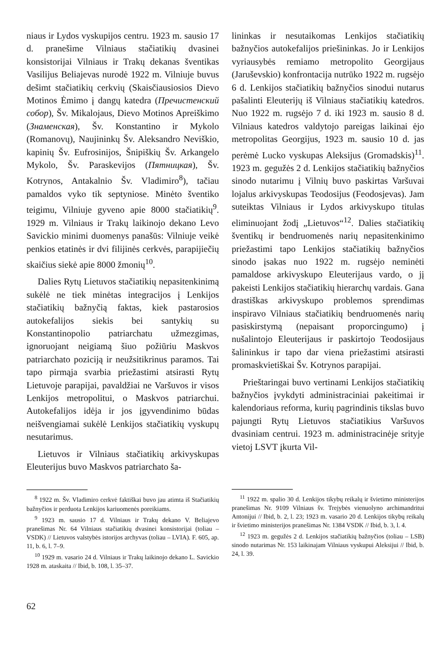niaus ir Lydos vyskupijos centru. 1923 m. sausio 17 d. pranešime Vilniaus stačiatikių dvasinei konsistorijai Vilniaus ir Trakų dekanas šventikas Vasilijus Beliajevas nurodė 1922 m. Vilniuje buvus dešimt stačiatikių cerkvių (Skaisčiausiosios Dievo Motinos Ėmimo į dangų katedra (Пречистенский собор), Šv. Mikalojaus, Dievo Motinos Apreiškimo (Знаменская), Šv. Konstantino ir Mykolo (Romanovų), Naujininkų Šv. Aleksandro Neviškio, kapinių Šv. Eufrosinijos, Šnipiškių Šv. Arkangelo Mykolo, Šv. Paraskevijos (Пятницкая), Šv. Kotrynos, Antakalnio Šv. Vladimiro<sup>8</sup>), tačiau pamaldos vyko tik septyniose. Minėto šventiko teigimu, Vilniuje gyveno apie 8000 stačiatikių<sup>9</sup>. 1929 m. Vilniaus ir Trakų laikinojo dekano Levo Savickio minimi duomenys panašūs: Vilniuje veikė penkios etatinės ir dvi filijinės cerkvės, parapijiečių skaičius siekė apie 8000 žmonių<sup>10</sup>.
Dalies Rytų Lietuvos stačiatikių nepasitenkinimą sukėlė ne tiek minėtas integracijos į Lenkijos stačiatikių bažnyčią faktas, kiek pastarosios autokefalijos siekis bei santykių su Konstantinopolio patriarchatu užmezgimas, ignoruojant neigiamą šiuo požiūriu Maskvos patriarchato poziciją ir neužsitikrinus paramos. Tai tapo pirmąja svarbia priežastimi atsirasti Rytų Lietuvoje parapijai, pavaldžiai ne Varšuvos ir visos Lenkijos metropolitui, o Maskvos patriarchui. Autokefalijos idėja ir jos įgyvendinimo būdas neišvengiamai sukėlė Lenkijos stačiatikių vyskupų nesutarimus.
Lietuvos ir Vilniaus stačiatikių arkivyskupas Eleuterijus buvo Maskvos patriarchato ša-
<sup>8</sup> 1922 m. Šv. Vladimiro cerkvė faktiškai buvo jau atimta iš Stačiatikių bažnyčios ir perduota Lenkijos kariuomenės poreikiams.
<sup>9</sup> 1923 m. sausio 17 d. Vilniaus ir Trakų dekano V. Beliajevo pranešimas Nr. 64 Vilniaus stačiatikių dvasinei konsistorijai (toliau – VSDK) // Lietuvos valstybės istorijos archyvas (toliau – LVIA). F. 605, ap. 11, b. 6, l. 7–9.
<sup>10</sup> 1929 m. vasario 24 d. Vilniaus ir Trakų laikinojo dekano L. Savickio 1928 m. ataskaita // Ibid, b. 108, l. 35–37.
lininkas ir nesutaikomas Lenkijos stačiatikių bažnyčios autokefalijos priešininkas. Jo ir Lenkijos vyriausybės remiamo metropolito Georgijaus (Jaruševskio) konfrontacija nutrūko 1922 m. rugsėjo 6 d. Lenkijos stačiatikių bažnyčios sinodui nutarus pašalinti Eleuterijų iš Vilniaus stačiatikių katedros. Nuo 1922 m. rugsėjo 7 d. iki 1923 m. sausio 8 d. Vilniaus katedros valdytojo pareigas laikinai ėjo metropolitas Georgijus, 1923 m. sausio 10 d. jas perėmė Lucko vyskupas Aleksijus (Gromadskis)<sup>11</sup>. 1923 m. gegužės 2 d. Lenkijos stačiatikių bažnyčios sinodo nutarimu į Vilnių buvo paskirtas Varšuvai lojalus arkivyskupas Teodosijus (Feodosjevas). Jam suteiktas Vilniaus ir Lydos arkivyskupo titulas eliminuojant žodį „Lietuvos“<sup>12</sup>. Dalies stačiatikių šventikų ir bendruomenės narių nepasitenkinimo priežastimi tapo Lenkijos stačiatikių bažnyčios sinodo įsakas nuo 1922 m. rugsėjo neminėti pamaldose arkivyskupo Eleuterijaus vardo, o jį pakeisti Lenkijos stačiatikių hierarchų vardais. Gana drastiškas arkivyskupo problemos sprendimas inspiravo Vilniaus stačiatikių bendruomenės narių pasiskirstymą (nepaisant proporcingumo) į nušalintojo Eleuterijaus ir paskirtojo Teodosijaus šalininkus ir tapo dar viena priežastimi atsirasti promaskvietiškai Šv. Kotrynos parapijai.
Prieštaringai buvo vertinami Lenkijos stačiatikių bažnyčios įvykdyti administraciniai pakeitimai ir kalendoriaus reforma, kurių pagrindinis tikslas buvo pajungti Rytų Lietuvos stačiatikius Varšuvos dvasiniam centrui. 1923 m. administracinėje srityje vietoj LSVT įkurta Vil-
<sup>11</sup> 1922 m. spalio 30 d. Lenkijos tikybų reikalų ir švietimo ministerijos pranešimas Nr. 9109 Vilniaus šv. Trejybės vienuolyno archimandritui Antonijui // Ibid, b. 2, l. 23; 1923 m. vasario 20 d. Lenkijos tikybų reikalų ir švietimo ministerijos pranešimas Nr. 1384 VSDK // Ibid, b. 3, l. 4.
<sup>12</sup> 1923 m. gegužės 2 d. Lenkijos stačiatikių bažnyčios (toliau – LSB) sinodo nutarimas Nr. 153 laikinajam Vilniaus vyskupui Aleksijui // Ibid, b. 24, l. 39.
62